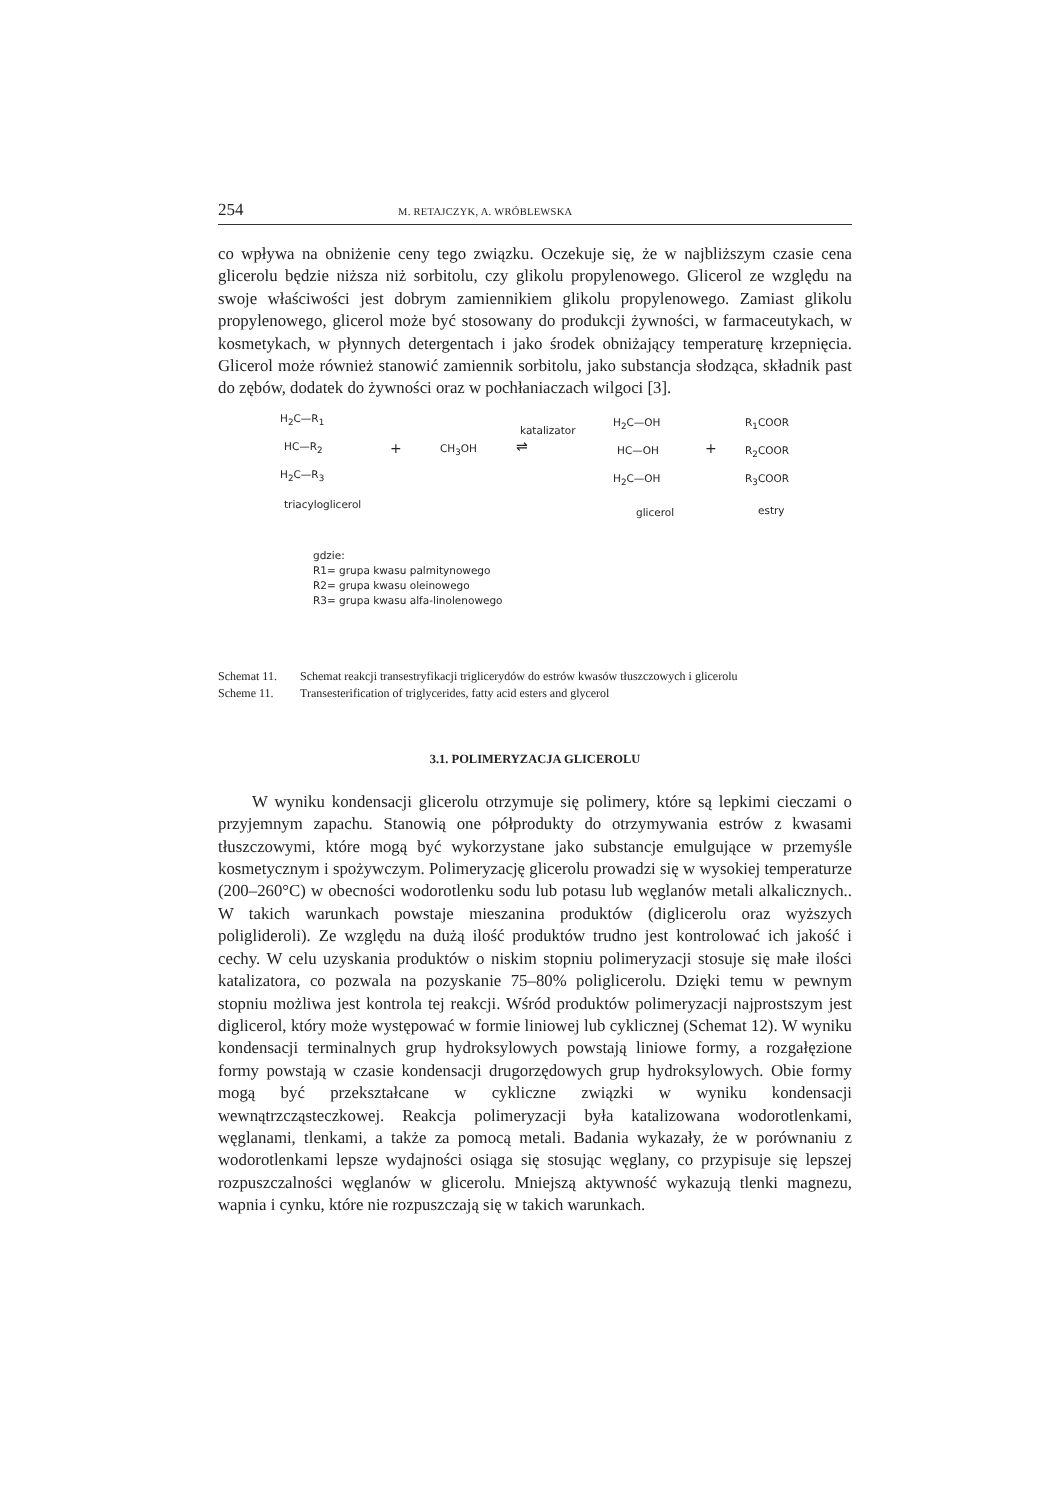254 M. RETAJCZYK, A. WRÓBLEWSKA
co wpływa na obniżenie ceny tego związku. Oczekuje się, że w najbliższym czasie cena glicerolu będzie niższa niż sorbitolu, czy glikolu propylenowego. Glicerol ze względu na swoje właściwości jest dobrym zamiennikiem glikolu propylenowego. Zamiast glikolu propylenowego, glicerol może być stosowany do produkcji żywności, w farmaceutykach, w kosmetykach, w płynnych detergentach i jako środek obniżający temperaturę krzepnięcia. Glicerol może również stanowić zamiennik sorbitolu, jako substancja słodząca, składnik past do zębów, dodatek do żywności oraz w pochłaniaczach wilgoci [3].
H<sub>2</sub>C—R<sub>1</sub>
HC—R<sub>2</sub>
H<sub>2</sub>C—R<sub>3</sub>
triacyloglicerol
+ CH<sub>3</sub>OH
katalizator
⇌
H<sub>2</sub>C—OH
HC—OH
H<sub>2</sub>C—OH
glicerol
+
R<sub>1</sub>COOR
R<sub>2</sub>COOR
R<sub>3</sub>COOR
estry
gdzie:
R1= grupa kwasu palmitynowego
R2= grupa kwasu oleinowego
R3= grupa kwasu alfa-linolenowego
Schemat 11. Schemat reakcji transestryfikacji triglicerydów do estrów kwasów tłuszczowych i glicerolu
Scheme 11. Transesterification of triglycerides, fatty acid esters and glycerol
3.1. POLIMERYZACJA GLICEROLU
W wyniku kondensacji glicerolu otrzymuje się polimery, które są lepkimi cieczami o przyjemnym zapachu. Stanowią one półprodukty do otrzymywania estrów z kwasami tłuszczowymi, które mogą być wykorzystane jako substancje emulgujące w przemyśle kosmetycznym i spożywczym. Polimeryzację glicerolu prowadzi się w wysokiej temperaturze (200–260°C) w obecności wodorotlenku sodu lub potasu lub węglanów metali alkalicznych.. W takich warunkach powstaje mieszanina produktów (diglicerolu oraz wyższych poliglideroli). Ze względu na dużą ilość produktów trudno jest kontrolować ich jakość i cechy. W celu uzyskania produktów o niskim stopniu polimeryzacji stosuje się małe ilości katalizatora, co pozwala na pozyskanie 75–80% poliglicerolu. Dzięki temu w pewnym stopniu możliwa jest kontrola tej reakcji. Wśród produktów polimeryzacji najprostszym jest diglicerol, który może występować w formie liniowej lub cyklicznej (Schemat 12). W wyniku kondensacji terminalnych grup hydroksylowych powstają liniowe formy, a rozgałęzione formy powstają w czasie kondensacji drugorzędowych grup hydroksylowych. Obie formy mogą być przekształcane w cykliczne związki w wyniku kondensacji wewnątrzcząsteczkowej. Reakcja polimeryzacji była katalizowana wodorotlenkami, węglanami, tlenkami, a także za pomocą metali. Badania wykazały, że w porównaniu z wodorotlenkami lepsze wydajności osiąga się stosując węglany, co przypisuje się lepszej rozpuszczalności węglanów w glicerolu. Mniejszą aktywność wykazują tlenki magnezu, wapnia i cynku, które nie rozpuszczają się w takich warunkach.